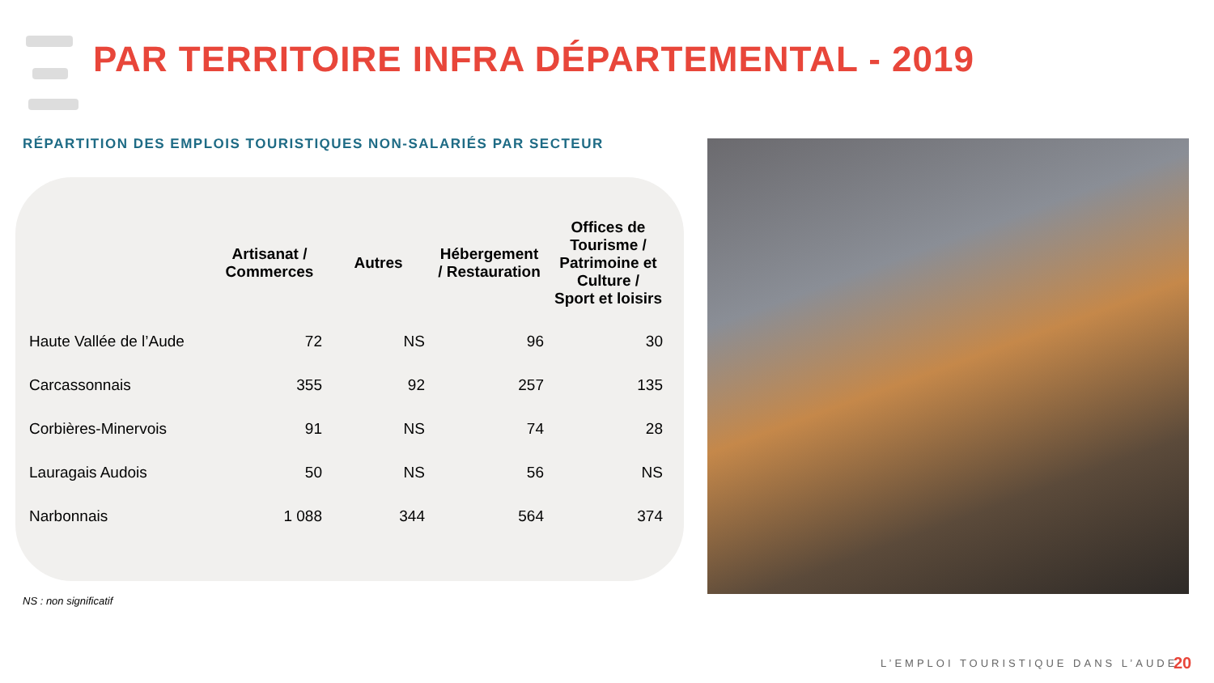PAR TERRITOIRE INFRA DÉPARTEMENTAL - 2019
RÉPARTITION DES EMPLOIS TOURISTIQUES NON-SALARIÉS PAR SECTEUR
| | Artisanat / Commerces | Autres | Hébergement / Restauration | Offices de Tourisme / Patrimoine et Culture / Sport et loisirs |
| --- | --- | --- | --- | --- |
| Haute Vallée de l’Aude | 72 | NS | 96 | 30 |
| Carcassonnais | 355 | 92 | 257 | 135 |
| Corbières-Minervois | 91 | NS | 74 | 28 |
| Lauragais Audois | 50 | NS | 56 | NS |
| Narbonnais | 1 088 | 344 | 564 | 374 |
NS : non significatif
L’EMPLOI TOURISTIQUE DANS L’AUDE
20